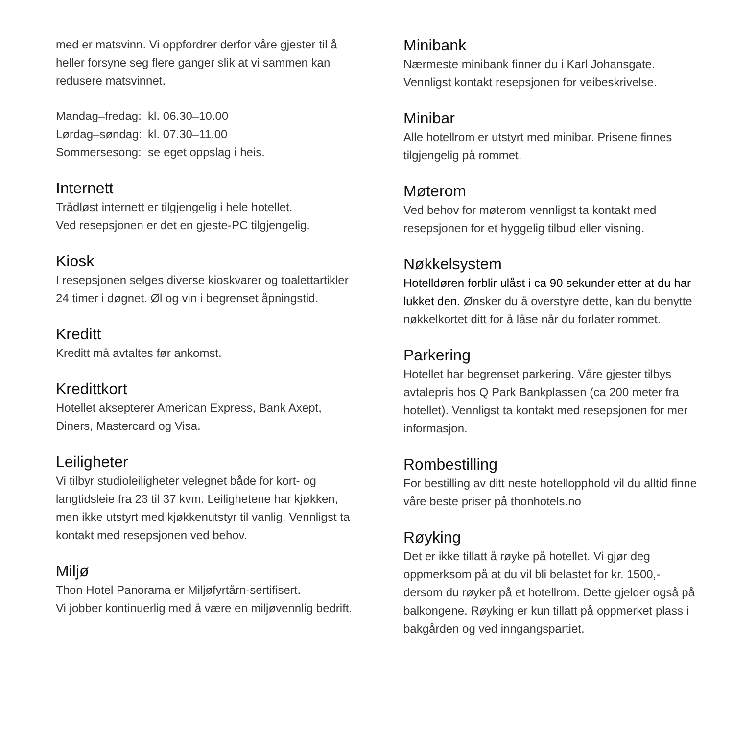med er matsvinn. Vi oppfordrer derfor våre gjester til å heller forsyne seg flere ganger slik at vi sammen kan redusere matsvinnet.
| Mandag–fredag: | kl. 06.30–10.00 |
| Lørdag–søndag: | kl. 07.30–11.00 |
| Sommersesong: | se eget oppslag i heis. |
Internett
Trådløst internett er tilgjengelig i hele hotellet.
Ved resepsjonen er det en gjeste-PC tilgjengelig.
Kiosk
I resepsjonen selges diverse kioskvarer og toalettartikler 24 timer i døgnet. Øl og vin i begrenset åpningstid.
Kreditt
Kreditt må avtaltes før ankomst.
Kredittkort
Hotellet aksepterer American Express, Bank Axept, Diners, Mastercard og Visa.
Leiligheter
Vi tilbyr studioleiligheter velegnet både for kort- og langtidsleie fra 23 til 37 kvm. Leilighetene har kjøkken, men ikke utstyrt med kjøkkenutstyr til vanlig. Vennligst ta kontakt med resepsjonen ved behov.
Miljø
Thon Hotel Panorama er Miljøfyrtårn-sertifisert.
Vi jobber kontinuerlig med å være en miljøvennlig bedrift.
Minibank
Nærmeste minibank finner du i Karl Johansgate. Vennligst kontakt resepsjonen for veibeskrivelse.
Minibar
Alle hotellrom er utstyrt med minibar. Prisene finnes tilgjengelig på rommet.
Møterom
Ved behov for møterom vennligst ta kontakt med resepsjonen for et hyggelig tilbud eller visning.
Nøkkelsystem
Hotelldøren forblir ulåst i ca 90 sekunder etter at du har lukket den. Ønsker du å overstyre dette, kan du benytte nøkkelkortet ditt for å låse når du forlater rommet.
Parkering
Hotellet har begrenset parkering. Våre gjester tilbys avtalepris hos Q Park Bankplassen (ca 200 meter fra hotellet). Vennligst ta kontakt med resepsjonen for mer informasjon.
Rombestilling
For bestilling av ditt neste hotellopphold vil du alltid finne våre beste priser på thonhotels.no
Røyking
Det er ikke tillatt å røyke på hotellet. Vi gjør deg oppmerksom på at du vil bli belastet for kr. 1500,- dersom du røyker på et hotellrom. Dette gjelder også på balkongene. Røyking er kun tillatt på oppmerket plass i bakgården og ved inngangspartiet.